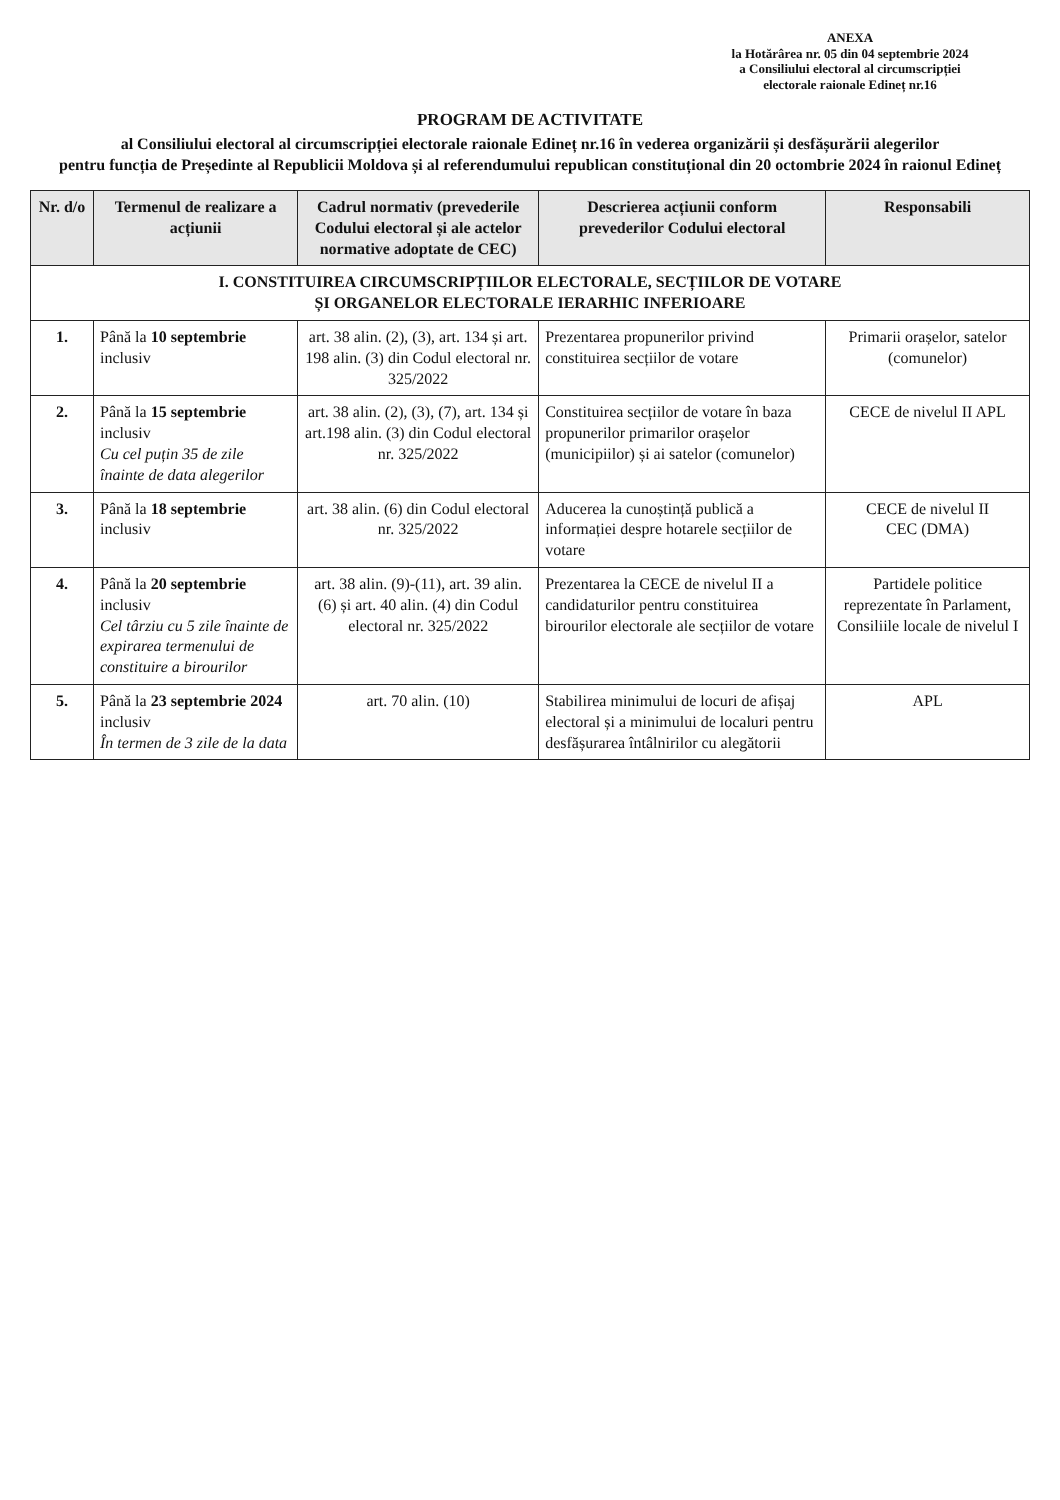ANEXA
la Hotărârea nr. 05 din 04 septembrie 2024
a Consiliului electoral al circumscripției
electorale raionale Edineț nr.16
PROGRAM DE ACTIVITATE
al Consiliului electoral al circumscripției electorale raionale Edineț nr.16 în vederea organizării și desfășurării alegerilor
pentru funcția de Președinte al Republicii Moldova și al referendumului republican constituțional din 20 octombrie 2024 în raionul Edineț
| Nr. d/o | Termenul de realizare a acțiunii | Cadrul normativ (prevederile Codului electoral și ale actelor normative adoptate de CEC) | Descrierea acțiunii conform prevederilor Codului electoral | Responsabili |
| --- | --- | --- | --- | --- |
| I. CONSTITUIREA CIRCUMSCRIPȚIILOR ELECTORALE, SECȚIILOR DE VOTARE ȘI ORGANELOR ELECTORALE IERARHIC INFERIOARE | | | | |
| 1. | Până la 10 septembrie inclusiv | art. 38 alin. (2), (3), art. 134 și art. 198 alin. (3) din Codul electoral nr. 325/2022 | Prezentarea propunerilor privind constituirea secțiilor de votare | Primarii orașelor, satelor (comunelor) |
| 2. | Până la 15 septembrie inclusiv Cu cel puțin 35 de zile înainte de data alegerilor | art. 38 alin. (2), (3), (7), art. 134 și art.198 alin. (3) din Codul electoral nr. 325/2022 | Constituirea secțiilor de votare în baza propunerilor primarilor orașelor (municipiilor) și ai satelor (comunelor) | CECE de nivelul II APL |
| 3. | Până la 18 septembrie inclusiv | art. 38 alin. (6) din Codul electoral nr. 325/2022 | Aducerea la cunoștință publică a informației despre hotarele secțiilor de votare | CECE de nivelul II CEC (DMA) |
| 4. | Până la 20 septembrie inclusiv Cel târziu cu 5 zile înainte de expirarea termenului de constituire a birourilor | art. 38 alin. (9)-(11), art. 39 alin. (6) și art. 40 alin. (4) din Codul electoral nr. 325/2022 | Prezentarea la CECE de nivelul II a candidaturilor pentru constituirea birourilor electorale ale secțiilor de votare | Partidele politice reprezentate în Parlament, Consiliile locale de nivelul I |
| 5. | Până la 23 septembrie 2024 inclusiv În termen de 3 zile de la data | art. 70 alin. (10) | Stabilirea minimului de locuri de afișaj electoral și a minimului de localuri pentru desfășurarea întâlnirilor cu alegătorii | APL |